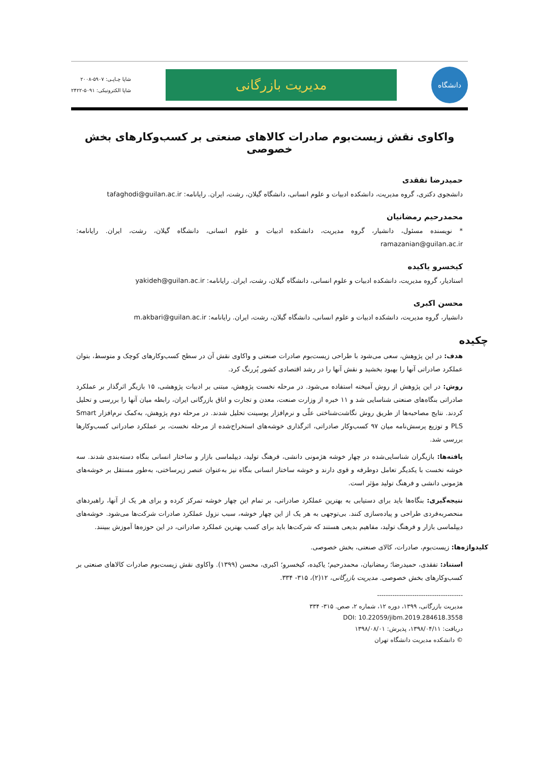دانشگاه
مدیریت بازرگانی
شاپا چـاپـی: ۵۹۰۷-۲۰۰۸
شاپا الکترونیکی: ۵۰۹۱-۲۴۲۲
واکاوی نقش زیست‌بوم صادرات کالاهای صنعتی بر کسب‌وکارهای بخش خصوصی
حمیدرضا تفقدی
دانشجوی دکتری، گروه مدیریت، دانشکده ادبیات و علوم انسانی، دانشگاه گیلان، رشت، ایران. رایانامه: tafaghodi@guilan.ac.ir
محمدرحیم رمضانیان
* نویسنده مسئول، دانشیار، گروه مدیریت، دانشکده ادبیات و علوم انسانی، دانشگاه گیلان، رشت، ایران. رایانامه: ramazanian@guilan.ac.ir
کیخسرو یاکیده
استادیار، گروه مدیریت، دانشکده ادبیات و علوم انسانی، دانشگاه گیلان، رشت، ایران. رایانامه: yakideh@guilan.ac.ir
محسن اکبری
دانشیار، گروه مدیریت، دانشکده ادبیات و علوم انسانی، دانشگاه گیلان، رشت، ایران. رایانامه: m.akbari@guilan.ac.ir
چکیده
هدف: در این پژوهش، سعی می‌شود با طراحی زیست‌بوم صادرات صنعتی و واکاوی نقش آن در سطح کسب‌وکارهای کوچک و متوسط، بتوان عملکرد صادراتی آنها را بهبود بخشید و نقش آنها را در رشد اقتصادی کشور پُررنگ کرد.
روش: در این پژوهش از روش آمیخته استفاده می‌شود. در مرحله نخست پژوهش، مبتنی بر ادبیات پژوهشی، ۱۵ بازیگر اثرگذار بر عملکرد صادراتی بنگاه‌های صنعتی شناسایی شد و ۱۱ خبره از وزارت صنعت، معدن و تجارت و اتاق بازرگانی ایران، رابطه میان آنها را بررسی و تحلیل کردند. نتایج مصاحبه‌ها از طریق روش نگاشت‌شناختی علّی و نرم‌افزار یوسینت تحلیل شدند. در مرحله دوم پژوهش، به‌کمک نرم‌افزار Smart PLS و توزیع پرسش‌نامه میان ۹۷ کسب‌وکار صادراتی، اثرگذاری خوشه‌های استخراج‌شده از مرحله نخست، بر عملکرد صادراتی کسب‌وکارها بررسی شد.
یافته‌ها: بازیگران شناسایی‌شده در چهار خوشه هژمونی دانشی، فرهنگ تولید، دیپلماسی بازار و ساختار انسانی بنگاه دسته‌بندی شدند. سه خوشه نخست با یکدیگر تعامل دوطرفه و قوی دارند و خوشه ساختار انسانی بنگاه نیز به‌عنوان عنصر زیرساختی، به‌طور مستقل بر خوشه‌های هژمونی دانشی و فرهنگ تولید مؤثر است.
نتیجه‌گیری: بنگاه‌ها باید برای دستیابی به بهترین عملکرد صادراتی، بر تمام این چهار خوشه تمرکز کرده و برای هر یک از آنها، راهبردهای منحصربه‌فردی طراحی و پیاده‌سازی کنند. بی‌توجهی به هر یک از این چهار خوشه، سبب نزول عملکرد صادرات شرکت‌ها می‌شود. خوشه‌های دیپلماسی بازار و فرهنگ تولید، مفاهیم بدیعی هستند که شرکت‌ها باید برای کسب بهترین عملکرد صادراتی، در این حوزه‌ها آموزش ببینند.
کلیدواژه‌ها: زیست‌بوم، صادرات، کالای صنعتی، بخش خصوصی.
استناد: تفقدی، حمیدرضا؛ رمضانیان، محمدرحیم؛ یاکیده، کیخسرو؛ اکبری، محسن (۱۳۹۹). واکاوی نقش زیست‌بوم صادرات کالاهای صنعتی بر کسب‌وکارهای بخش خصوصی. مدیریت بازرگانی، ۱۲(۲)، ۳۱۵- ۳۳۴.
---------------------------------------
مدیریت بازرگانی، ۱۳۹۹، دوره ۱۲، شماره ۲، صص. ۳۱۵- ۳۳۴
DOI: 10.22059/jibm.2019.284618.3558
دریافت: ۱۳۹۸/۰۴/۱۱، پذیرش: ۱۳۹۸/۰۸/۰۱
© دانشکده مدیریت دانشگاه تهران